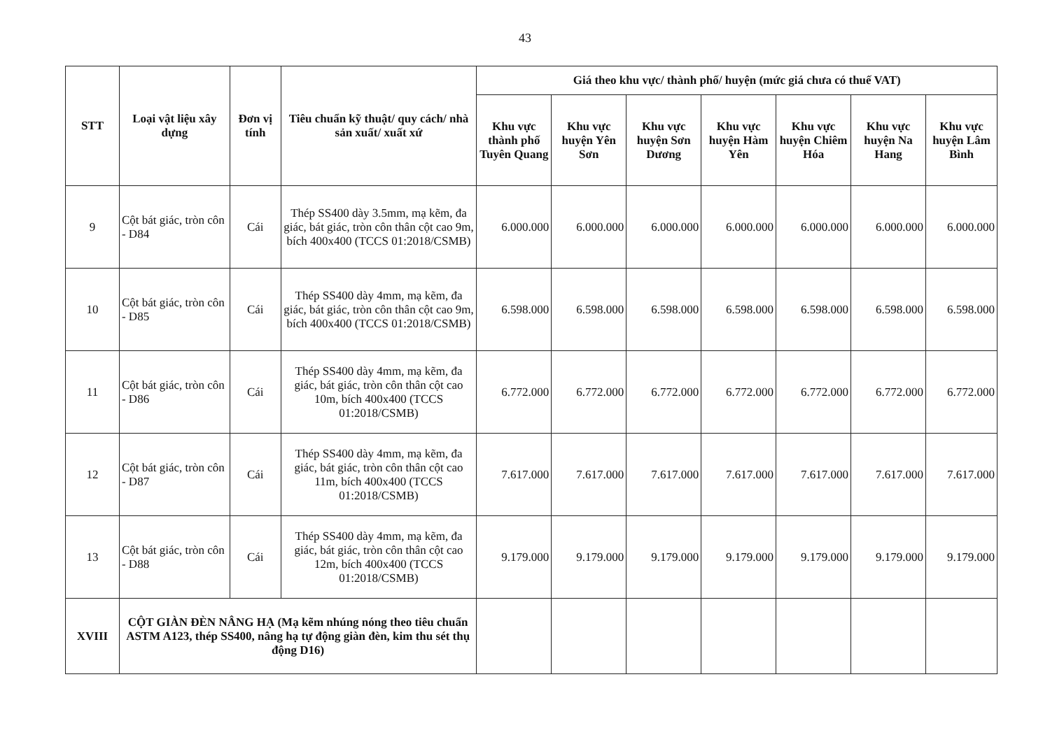43
| STT | Loại vật liệu xây dựng | Đơn vị tính | Tiêu chuẩn kỹ thuật/ quy cách/ nhà sản xuất/ xuất xứ | Giá theo khu vực/ thành phố/ huyện (mức giá chưa có thuế VAT) | | | | | | |
| --- | --- | --- | --- | --- | --- | --- | --- | --- | --- | --- |
| | | | | Khu vực thành phố Tuyên Quang | Khu vực huyện Yên Sơn | Khu vực huyện Sơn Dương | Khu vực huyện Hàm Yên | Khu vực huyện Chiêm Hóa | Khu vực huyện Na Hang | Khu vực huyện Lâm Bình |
| 9 | Cột bát giác, tròn côn - D84 | Cái | Thép SS400 dày 3.5mm, mạ kẽm, đa giác, bát giác, tròn côn thân cột cao 9m, bích 400x400 (TCCS 01:2018/CSMB) | 6.000.000 | 6.000.000 | 6.000.000 | 6.000.000 | 6.000.000 | 6.000.000 | 6.000.000 |
| 10 | Cột bát giác, tròn côn - D85 | Cái | Thép SS400 dày 4mm, mạ kẽm, đa giác, bát giác, tròn côn thân cột cao 9m, bích 400x400 (TCCS 01:2018/CSMB) | 6.598.000 | 6.598.000 | 6.598.000 | 6.598.000 | 6.598.000 | 6.598.000 | 6.598.000 |
| 11 | Cột bát giác, tròn côn - D86 | Cái | Thép SS400 dày 4mm, mạ kẽm, đa giác, bát giác, tròn côn thân cột cao 10m, bích 400x400 (TCCS 01:2018/CSMB) | 6.772.000 | 6.772.000 | 6.772.000 | 6.772.000 | 6.772.000 | 6.772.000 | 6.772.000 |
| 12 | Cột bát giác, tròn côn - D87 | Cái | Thép SS400 dày 4mm, mạ kẽm, đa giác, bát giác, tròn côn thân cột cao 11m, bích 400x400 (TCCS 01:2018/CSMB) | 7.617.000 | 7.617.000 | 7.617.000 | 7.617.000 | 7.617.000 | 7.617.000 | 7.617.000 |
| 13 | Cột bát giác, tròn côn - D88 | Cái | Thép SS400 dày 4mm, mạ kẽm, đa giác, bát giác, tròn côn thân cột cao 12m, bích 400x400 (TCCS 01:2018/CSMB) | 9.179.000 | 9.179.000 | 9.179.000 | 9.179.000 | 9.179.000 | 9.179.000 | 9.179.000 |
| XVIII | CỘT GIÀN ĐÈN NÂNG HẠ (Mạ kẽm nhúng nóng theo tiêu chuẩn ASTM A123, thép SS400, nâng hạ tự động giàn đèn, kim thu sét thụ động D16) | | | | | | | | | |